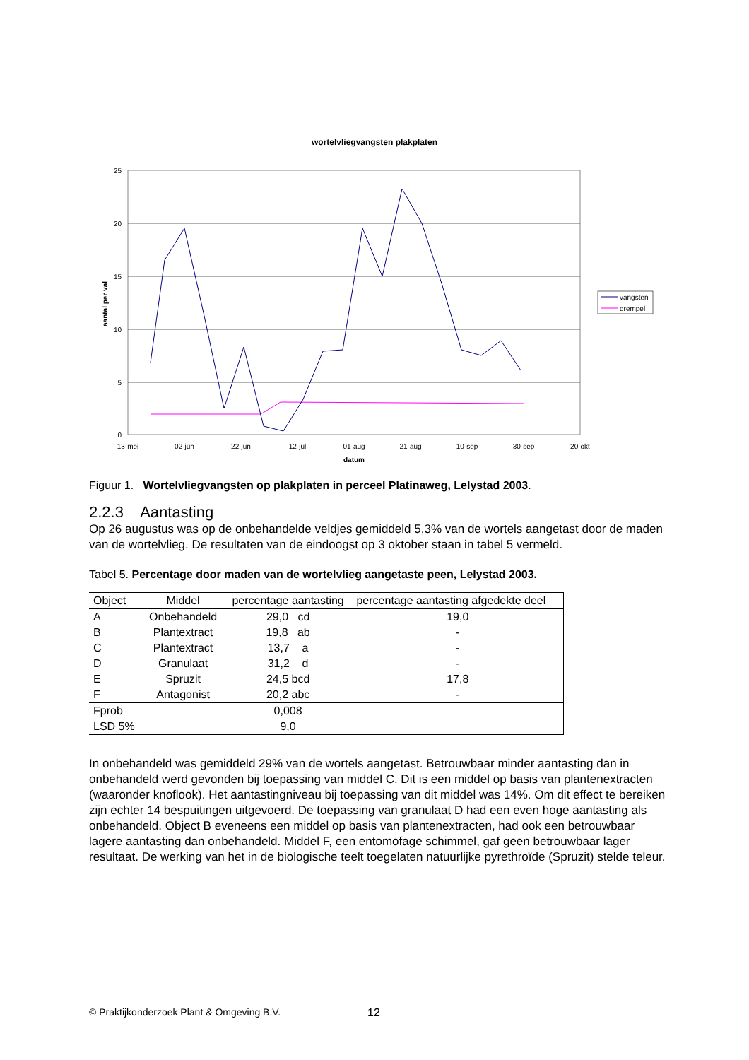wortelvliegvangsten plakplaten
25
20
15
10
5
0
13-mei
02-jun
22-jun
12-jul
01-aug
21-aug
10-sep
30-sep
20-okt
datum
aantal per val
vangsten
drempel
Figuur 1. Wortelvliegvangsten op plakplaten in perceel Platinaweg, Lelystad 2003.
2.2.3 Aantasting
Op 26 augustus was op de onbehandelde veldjes gemiddeld 5,3% van de wortels aangetast door de maden van de wortelvlieg. De resultaten van de eindoogst op 3 oktober staan in tabel 5 vermeld.
Tabel 5. Percentage door maden van de wortelvlieg aangetaste peen, Lelystad 2003.
| Object | Middel | percentage aantasting | percentage aantasting afgedekte deel |
| --- | --- | --- | --- |
| A | Onbehandeld | 29,0 cd | 19,0 |
| B | Plantextract | 19,8 ab | - |
| C | Plantextract | 13,7 a | - |
| D | Granulaat | 31,2 d | - |
| E | Spruzit | 24,5 bcd | 17,8 |
| F | Antagonist | 20,2 abc | - |
| Fprob | | 0,008 | |
| LSD 5% | | 9,0 | |
In onbehandeld was gemiddeld 29% van de wortels aangetast. Betrouwbaar minder aantasting dan in onbehandeld werd gevonden bij toepassing van middel C. Dit is een middel op basis van plantenextracten (waaronder knoflook). Het aantastingniveau bij toepassing van dit middel was 14%. Om dit effect te bereiken zijn echter 14 bespuitingen uitgevoerd. De toepassing van granulaat D had een even hoge aantasting als onbehandeld. Object B eveneens een middel op basis van plantenextracten, had ook een betrouwbaar lagere aantasting dan onbehandeld. Middel F, een entomofage schimmel, gaf geen betrouwbaar lager resultaat. De werking van het in de biologische teelt toegelaten natuurlijke pyrethroïde (Spruzit) stelde teleur.
© Praktijkonderzoek Plant & Omgeving B.V. 12